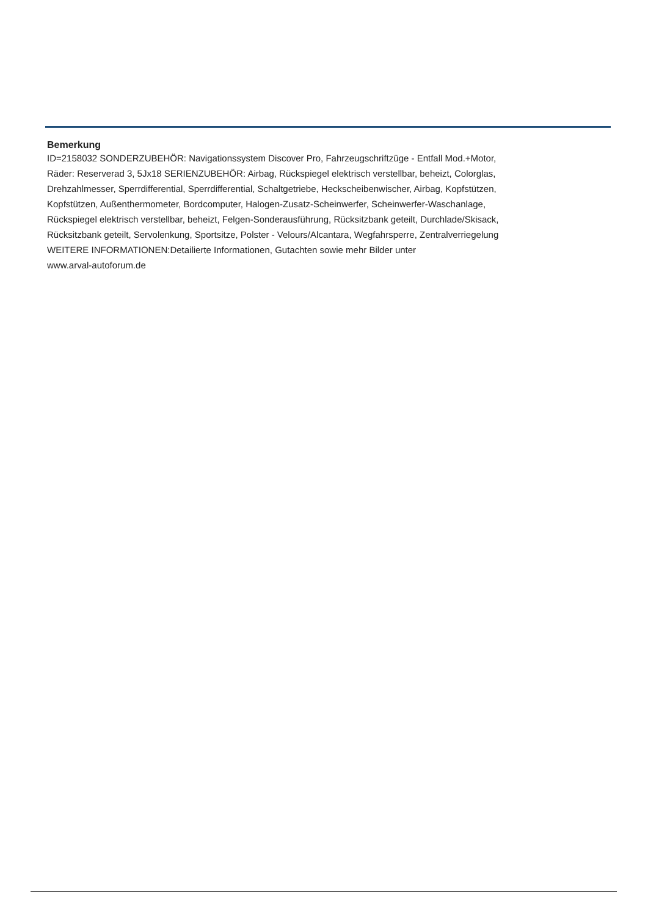Bemerkung
ID=2158032 SONDERZUBEHÖR: Navigationssystem Discover Pro, Fahrzeugschriftzüge - Entfall Mod.+Motor,
Räder: Reserverad 3, 5Jx18 SERIENZUBEHÖR: Airbag, Rückspiegel elektrisch verstellbar, beheizt, Colorglas,
Drehzahlmesser, Sperrdifferential, Sperrdifferential, Schaltgetriebe, Heckscheibenwischer, Airbag, Kopfstützen,
Kopfstützen, Außenthermometer, Bordcomputer, Halogen-Zusatz-Scheinwerfer, Scheinwerfer-Waschanlage,
Rückspiegel elektrisch verstellbar, beheizt, Felgen-Sonderausführung, Rücksitzbank geteilt, Durchlade/Skisack,
Rücksitzbank geteilt, Servolenkung, Sportsitze, Polster - Velours/Alcantara, Wegfahrsperre, Zentralverriegelung
WEITERE INFORMATIONEN:Detailierte Informationen, Gutachten sowie mehr Bilder unter
www.arval-autoforum.de